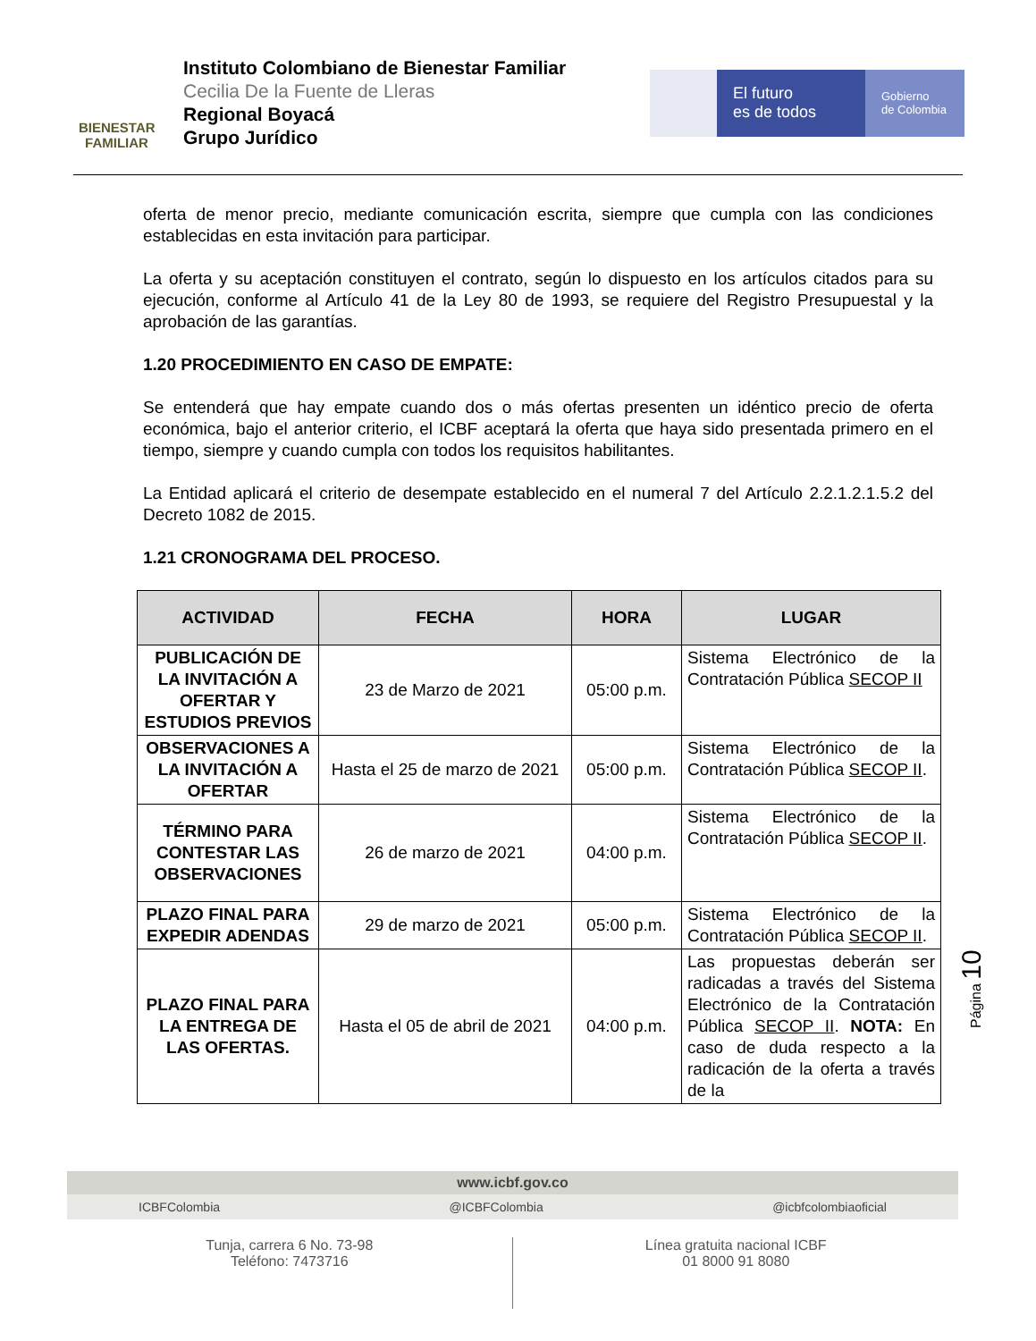BIENESTAR
FAMILIAR
Instituto Colombiano de Bienestar Familiar
Cecilia De la Fuente de Lleras
Regional Boyacá
Grupo Jurídico
El futuro
es de todos
Gobierno
de Colombia
oferta de menor precio, mediante comunicación escrita, siempre que cumpla con las condiciones establecidas en esta invitación para participar.
La oferta y su aceptación constituyen el contrato, según lo dispuesto en los artículos citados para su ejecución, conforme al Artículo 41 de la Ley 80 de 1993, se requiere del Registro Presupuestal y la aprobación de las garantías.
1.20 PROCEDIMIENTO EN CASO DE EMPATE:
Se entenderá que hay empate cuando dos o más ofertas presenten un idéntico precio de oferta económica, bajo el anterior criterio, el ICBF aceptará la oferta que haya sido presentada primero en el tiempo, siempre y cuando cumpla con todos los requisitos habilitantes.
La Entidad aplicará el criterio de desempate establecido en el numeral 7 del Artículo 2.2.1.2.1.5.2 del Decreto 1082 de 2015.
1.21 CRONOGRAMA DEL PROCESO.
| ACTIVIDAD | FECHA | HORA | LUGAR |
| --- | --- | --- | --- |
| PUBLICACIÓN DE LA INVITACIÓN A OFERTAR Y ESTUDIOS PREVIOS | 23 de Marzo de 2021 | 05:00 p.m. | Sistema Electrónico de la Contratación Pública SECOP II |
| OBSERVACIONES A LA INVITACIÓN A OFERTAR | Hasta el 25 de marzo de 2021 | 05:00 p.m. | Sistema Electrónico de la Contratación Pública SECOP II . |
| TÉRMINO PARA CONTESTAR LAS OBSERVACIONES | 26 de marzo de 2021 | 04:00 p.m. | Sistema Electrónico de la Contratación Pública SECOP II . |
| PLAZO FINAL PARA EXPEDIR ADENDAS | 29 de marzo de 2021 | 05:00 p.m. | Sistema Electrónico de la Contratación Pública SECOP II . |
| PLAZO FINAL PARA LA ENTREGA DE LAS OFERTAS. | Hasta el 05 de abril de 2021 | 04:00 p.m. | Las propuestas deberán ser radicadas a través del Sistema Electrónico de la Contratación Pública SECOP II . NOTA: En caso de duda respecto a la radicación de la oferta a través de la |
Página 10
www.icbf.gov.co
ICBFColombia @ICBFColombia @icbfcolombiaoficial
Tunja, carrera 6 No. 73-98
Teléfono: 7473716
Línea gratuita nacional ICBF
01 8000 91 8080